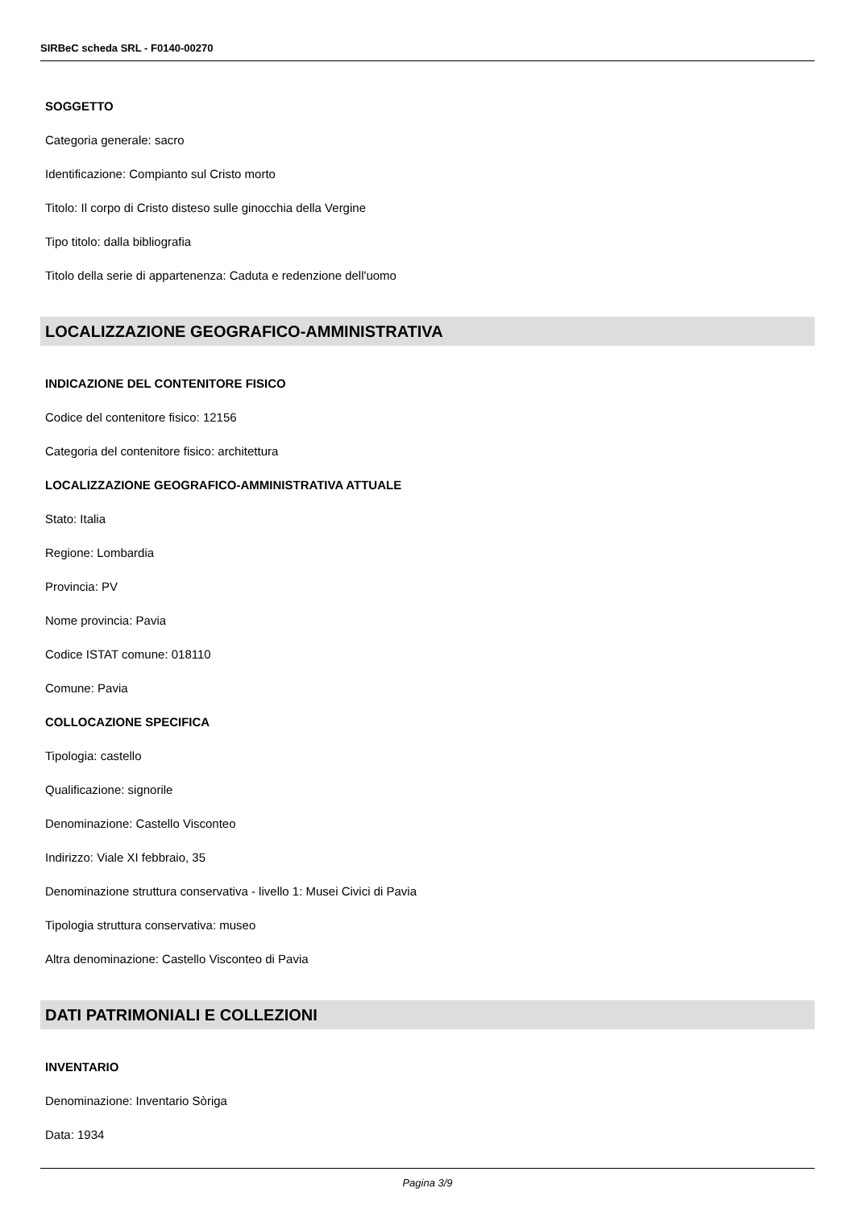SIRBeC scheda SRL - F0140-00270
SOGGETTO
Categoria generale: sacro
Identificazione: Compianto sul Cristo morto
Titolo: Il corpo di Cristo disteso sulle ginocchia della Vergine
Tipo titolo: dalla bibliografia
Titolo della serie di appartenenza: Caduta e redenzione dell'uomo
LOCALIZZAZIONE GEOGRAFICO-AMMINISTRATIVA
INDICAZIONE DEL CONTENITORE FISICO
Codice del contenitore fisico: 12156
Categoria del contenitore fisico: architettura
LOCALIZZAZIONE GEOGRAFICO-AMMINISTRATIVA ATTUALE
Stato: Italia
Regione: Lombardia
Provincia: PV
Nome provincia: Pavia
Codice ISTAT comune: 018110
Comune: Pavia
COLLOCAZIONE SPECIFICA
Tipologia: castello
Qualificazione: signorile
Denominazione: Castello Visconteo
Indirizzo: Viale XI febbraio, 35
Denominazione struttura conservativa - livello 1: Musei Civici di Pavia
Tipologia struttura conservativa: museo
Altra denominazione: Castello Visconteo di Pavia
DATI PATRIMONIALI E COLLEZIONI
INVENTARIO
Denominazione: Inventario Sòriga
Data: 1934
Pagina 3/9